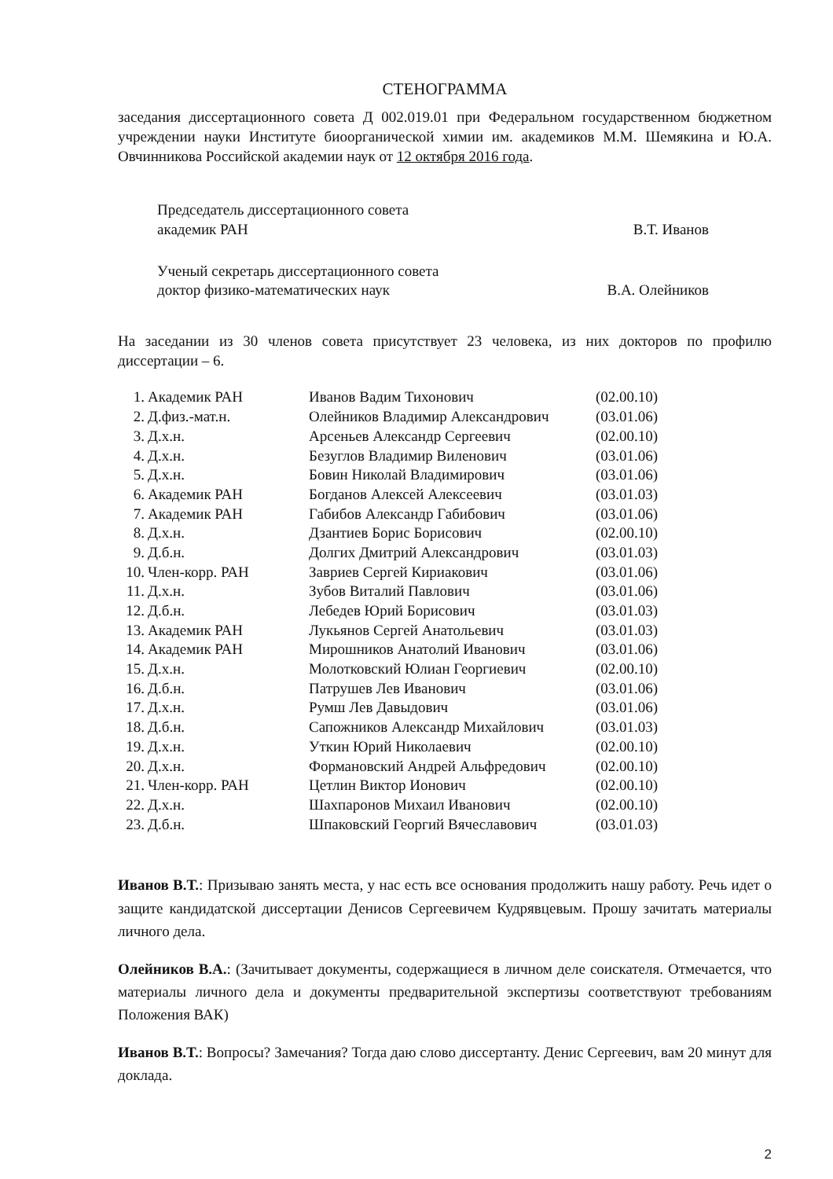СТЕНОГРАММА
заседания диссертационного совета Д 002.019.01 при Федеральном государственном бюджетном учреждении науки Институте биоорганической химии им. академиков М.М. Шемякина и Ю.А. Овчинникова Российской академии наук от 12 октября 2016 года.
Председатель диссертационного совета
академик РАН
В.Т. Иванов
Ученый секретарь диссертационного совета
доктор физико-математических наук
В.А. Олейников
На заседании из 30 членов совета присутствует 23 человека, из них докторов по профилю диссертации – 6.
| 1. | Академик РАН | Иванов Вадим Тихонович | (02.00.10) |
| 2. | Д.физ.-мат.н. | Олейников Владимир Александрович | (03.01.06) |
| 3. | Д.х.н. | Арсеньев Александр Сергеевич | (02.00.10) |
| 4. | Д.х.н. | Безуглов Владимир Виленович | (03.01.06) |
| 5. | Д.х.н. | Бовин Николай Владимирович | (03.01.06) |
| 6. | Академик РАН | Богданов Алексей Алексеевич | (03.01.03) |
| 7. | Академик РАН | Габибов Александр Габибович | (03.01.06) |
| 8. | Д.х.н. | Дзантиев Борис Борисович | (02.00.10) |
| 9. | Д.б.н. | Долгих Дмитрий Александрович | (03.01.03) |
| 10. | Член-корр. РАН | Завриев Сергей Кириакович | (03.01.06) |
| 11. | Д.х.н. | Зубов Виталий Павлович | (03.01.06) |
| 12. | Д.б.н. | Лебедев Юрий Борисович | (03.01.03) |
| 13. | Академик РАН | Лукьянов Сергей Анатольевич | (03.01.03) |
| 14. | Академик РАН | Мирошников Анатолий Иванович | (03.01.06) |
| 15. | Д.х.н. | Молотковский Юлиан Георгиевич | (02.00.10) |
| 16. | Д.б.н. | Патрушев Лев Иванович | (03.01.06) |
| 17. | Д.х.н. | Румш Лев Давыдович | (03.01.06) |
| 18. | Д.б.н. | Сапожников Александр Михайлович | (03.01.03) |
| 19. | Д.х.н. | Уткин Юрий Николаевич | (02.00.10) |
| 20. | Д.х.н. | Формановский Андрей Альфредович | (02.00.10) |
| 21. | Член-корр. РАН | Цетлин Виктор Ионович | (02.00.10) |
| 22. | Д.х.н. | Шахпаронов Михаил Иванович | (02.00.10) |
| 23. | Д.б.н. | Шпаковский Георгий Вячеславович | (03.01.03) |
Иванов В.Т.: Призываю занять места, у нас есть все основания продолжить нашу работу. Речь идет о защите кандидатской диссертации Денисов Сергеевичем Кудрявцевым. Прошу зачитать материалы личного дела.
Олейников В.А.: (Зачитывает документы, содержащиеся в личном деле соискателя. Отмечается, что материалы личного дела и документы предварительной экспертизы соответствуют требованиям Положения ВАК)
Иванов В.Т.: Вопросы? Замечания? Тогда даю слово диссертанту. Денис Сергеевич, вам 20 минут для доклада.
2